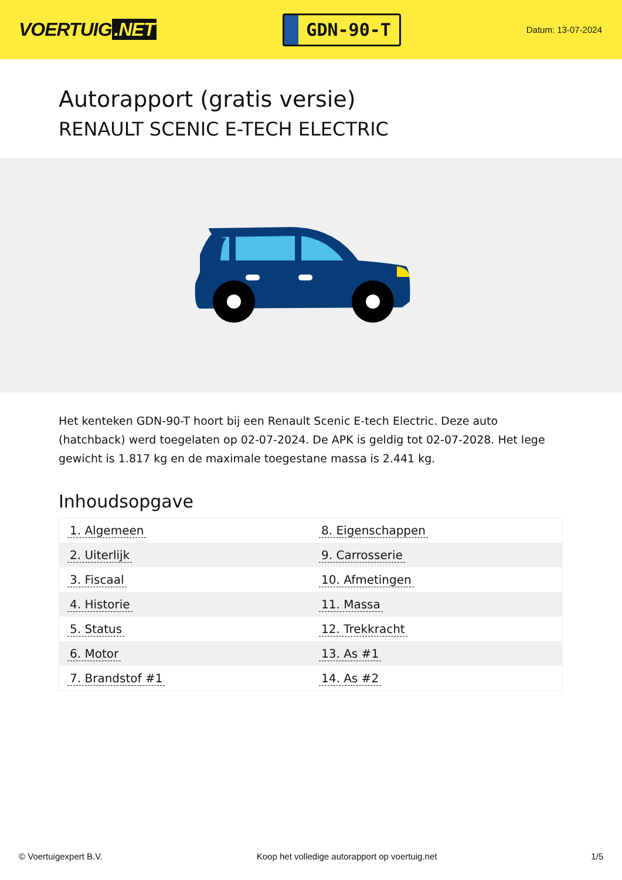VOERTUIG.NET
GDN-90-T
Datum: 13-07-2024
Autorapport (gratis versie)
RENAULT SCENIC E-TECH ELECTRIC
Het kenteken GDN-90-T hoort bij een Renault Scenic E-tech Electric. Deze auto (hatchback) werd toegelaten op 02-07-2024. De APK is geldig tot 02-07-2028. Het lege gewicht is 1.817 kg en de maximale toegestane massa is 2.441 kg.
Inhoudsopgave
| 1. Algemeen | 8. Eigenschappen |
| 2. Uiterlijk | 9. Carrosserie |
| 3. Fiscaal | 10. Afmetingen |
| 4. Historie | 11. Massa |
| 5. Status | 12. Trekkracht |
| 6. Motor | 13. As #1 |
| 7. Brandstof #1 | 14. As #2 |
© Voertuigexpert B.V. Koop het volledige autorapport op voertuig.net 1/5